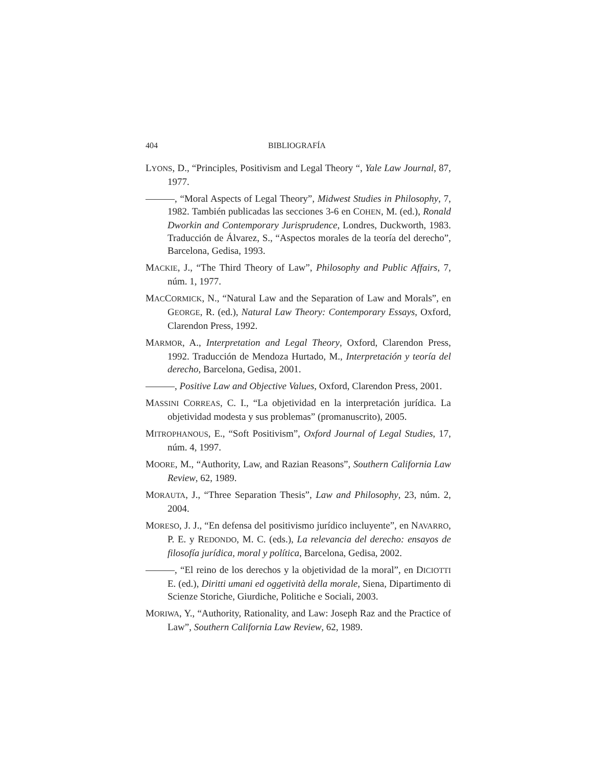404 BIBLIOGRAFÍA
LYONS, D., “Principles, Positivism and Legal Theory “, Yale Law Journal, 87, 1977.
———, “Moral Aspects of Legal Theory”, Midwest Studies in Philosophy, 7, 1982. También publicadas las secciones 3-6 en COHEN, M. (ed.), Ronald Dworkin and Contemporary Jurisprudence, Londres, Duckworth, 1983. Traducción de Álvarez, S., “Aspectos morales de la teoría del derecho”, Barcelona, Gedisa, 1993.
MACKIE, J., “The Third Theory of Law”, Philosophy and Public Affairs, 7, núm. 1, 1977.
MACCORMICK, N., “Natural Law and the Separation of Law and Morals”, en GEORGE, R. (ed.), Natural Law Theory: Contemporary Essays, Oxford, Clarendon Press, 1992.
MARMOR, A., Interpretation and Legal Theory, Oxford, Clarendon Press, 1992. Traducción de Mendoza Hurtado, M., Interpretación y teoría del derecho, Barcelona, Gedisa, 2001.
———, Positive Law and Objective Values, Oxford, Clarendon Press, 2001.
MASSINI CORREAS, C. I., “La objetividad en la interpretación jurídica. La objetividad modesta y sus problemas” (promanuscrito), 2005.
MITROPHANOUS, E., “Soft Positivism”, Oxford Journal of Legal Studies, 17, núm. 4, 1997.
MOORE, M., “Authority, Law, and Razian Reasons”, Southern California Law Review, 62, 1989.
MORAUTA, J., “Three Separation Thesis”, Law and Philosophy, 23, núm. 2, 2004.
MORESO, J. J., “En defensa del positivismo jurídico incluyente”, en NAVARRO, P. E. y REDONDO, M. C. (eds.), La relevancia del derecho: ensayos de filosofía jurídica, moral y política, Barcelona, Gedisa, 2002.
———, “El reino de los derechos y la objetividad de la moral”, en DICIOTTI E. (ed.), Diritti umani ed oggetività della morale, Siena, Dipartimento di Scienze Storiche, Giurdiche, Politiche e Sociali, 2003.
MORIWA, Y., “Authority, Rationality, and Law: Joseph Raz and the Practice of Law”, Southern California Law Review, 62, 1989.